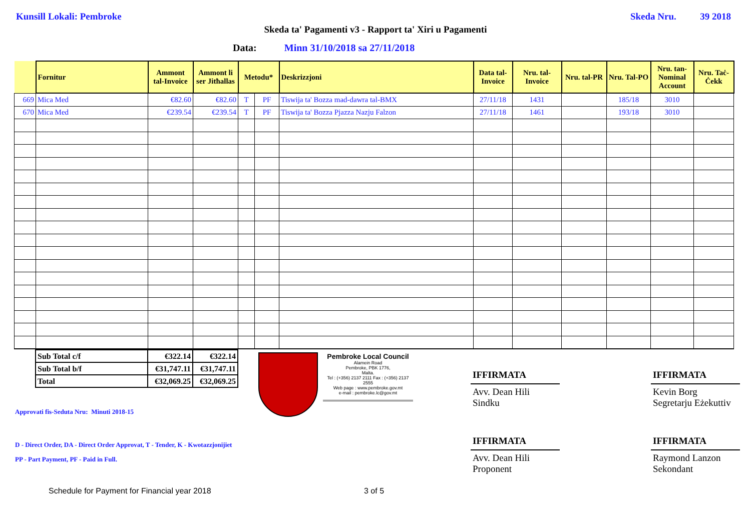Kunsill Lokali: Pembroke Skeda Nru. 39 2018
Skeda ta' Pagamenti v3 - Rapport ta' Xiri u Pagamenti
Data: Minn 31/10/2018 sa 27/11/2018
| | Fornitur | Ammont tal-Invoice | Ammont li ser Jitħallas | Metodu* | | Deskrizzjoni | Data tal-Invoice | Nru. tal-Invoice | Nru. tal-PR | Nru. Tal-PO | Nru. tan-Nominal Account | Nru. Taċ-Ċekk |
| --- | --- | --- | --- | --- | --- | --- | --- | --- | --- | --- | --- | --- |
| 669 | Mica Med | €82.60 | €82.60 | T | PF | Tiswija ta' Bozza mad-dawra tal-BMX | 27/11/18 | 1431 | | 185/18 | 3010 | |
| 670 | Mica Med | €239.54 | €239.54 | T | PF | Tiswija ta' Bozza Pjazza Nazju Falzon | 27/11/18 | 1461 | | 193/18 | 3010 | |
| Sub Total c/f | €322.14 | €322.14 |
| Sub Total b/f | €31,747.11 | €31,747.11 |
| Total | €32,069.25 | €32,069.25 |
Approvati fis-Seduta Nru: Minuti 2018-15
D - Direct Order, DA - Direct Order Approvat, T - Tender, K - Kwotazzjonijiet
PP - Part Payment, PF - Paid in Full.
Pembroke Local Council
Alamein Road
Pembroke, PBK 1776,
Malta.
Tel : (+356) 2137 2111 Fax : (+356) 2137 2555
Web page : www.pembroke.gov.mt
e-mail : pembroke.lc@gov.mt
IFFIRMATA
Avv. Dean Hili
Sindku
IFFIRMATA
Avv. Dean Hili
Proponent
IFFIRMATA
Kevin Borg
Segretarju Eżekuttiv
IFFIRMATA
Raymond Lanzon
Sekondant
Schedule for Payment for Financial year 2018 3 of 5